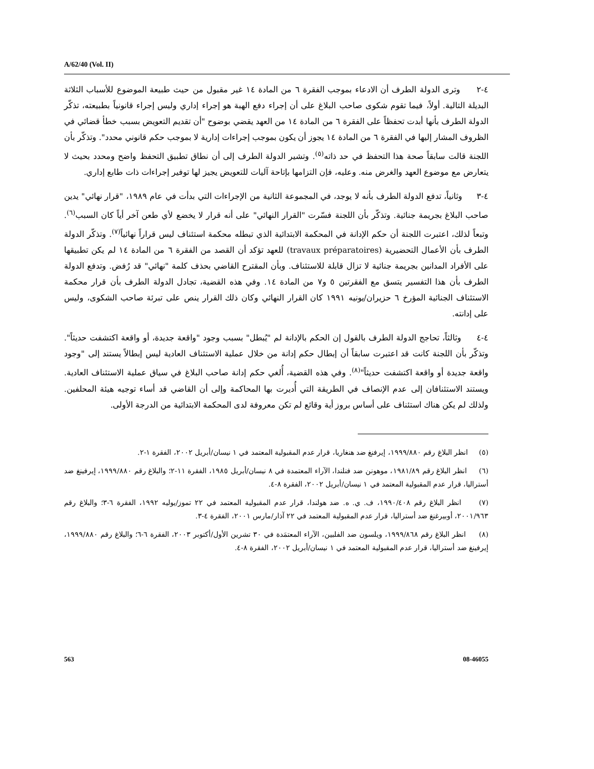A/62/40 (Vol. II)
٤-٢ وترى الدولة الطرف أن الادعاء بموجب الفقرة ٦ من المادة ١٤ غير مقبول من حيث طبيعة الموضوع للأسباب الثلاثة البديلة التالية. أولاً، فيما تقوم شكوى صاحب البلاغ على أن إجراء دفع الهبة هو إجراء إداري وليس إجراء قانونياً بطبيعته، تذكّر الدولة الطرف بأنها أبدت تحفظاً على الفقرة ٦ من المادة ١٤ من العهد يقضي بوضوح "أن تقديم التعويض بسبب خطأ قضائي في الظروف المشار إليها في الفقرة ٦ من المادة ١٤ يجوز أن يكون بموجب إجراءات إدارية لا بموجب حكم قانوني محدد". وتذكّر بأن اللجنة قالت سابقاً صحة هذا التحفظ في حد ذاته<sup>(٥)</sup>. وتشير الدولة الطرف إلى أن نطاق تطبيق التحفظ واضح ومحدد بحيث لا يتعارض مع موضوع العهد والغرض منه. وعليه، فإن التزامها بإتاحة آليات للتعويض يجيز لها توفير إجراءات ذات طابع إداري.
٤-٣ وثانياً، تدفع الدولة الطرف بأنه لا يوجد، في المجموعة الثانية من الإجراءات التي بدأت في عام ١٩٨٩، "قرار نهائي" يدين صاحب البلاغ بجريمة جنائية. وتذكّر بأن اللجنة فسّرت "القرار النهائي" على أنه قرار لا يخضع لأي طعن آخر أياً كان السبب<sup>(٦)</sup>. وتبعاً لذلك، اعتبرت اللجنة أن حكم الإدانة في المحكمة الابتدائية الذي تبطله محكمة استئناف ليس قراراً نهائياً<sup>(٧)</sup>. وتذكّر الدولة الطرف بأن الأعمال التحضيرية (travaux préparatoires) للعهد تؤكد أن القصد من الفقرة ٦ من المادة ١٤ لم يكن تطبيقها على الأفراد المدانين بجريمة جنائية لا تزال قابلة للاستئناف. وبأن المقترح القاضي بحذف كلمة "نهائي" قد رُفض. وتدفع الدولة الطرف بأن هذا التفسير يتسق مع الفقرتين ٥ و٧ من المادة ١٤. وفي هذه القضية، تجادل الدولة الطرف بأن قرار محكمة الاستئناف الجنائية المؤرخ ٦ حزيران/يونيه ١٩٩١ كان القرار النهائي وكان ذلك القرار ينص على تبرئة صاحب الشكوى، وليس على إدانته.
٤-٤ وثالثاً، تحاجج الدولة الطرف بالقول إن الحكم بالإدانة لم "يُبطل" بسبب وجود "واقعة جديدة، أو واقعة اكتشفت حديثاً". وتذكّر بأن اللجنة كانت قد اعتبرت سابقاً أن إبطال حكم إدانة من خلال عملية الاستئناف العادية ليس إبطالاً يستند إلى "وجود واقعة جديدة أو واقعة اكتشفت حديثاً"<sup>(٨)</sup>. وفي هذه القضية، أُلغي حكم إدانة صاحب البلاغ في سياق عملية الاستئناف العادية. ويستند الاستئنافان إلى عدم الإنصاف في الطريقة التي أُديرت بها المحاكمة وإلى أن القاضي قد أساء توجيه هيئة المحلفين. ولذلك لم يكن هناك استئناف على أساس بروز أية وقائع لم تكن معروفة لدى المحكمة الابتدائية من الدرجة الأولى.
(٥) انظر البلاغ رقم ١٩٩٩/٨٨٠، إيرفنغ ضد هنغاريا، قرار عدم المقبولية المعتمد في ١ نيسان/أبريل ٢٠٠٢، الفقرة ١-٢.
(٦) انظر البلاغ رقم ١٩٨١/٨٩، موهونن ضد فنلندا، الآراء المعتمدة في ٨ نيسان/أبريل ١٩٨٥، الفقرة ١١-٢؛ والبلاغ رقم ١٩٩٩/٨٨٠، إيرفينغ ضد أستراليا، قرار عدم المقبولية المعتمد في ١ نيسان/أبريل ٢٠٠٢، الفقرة ٨-٤.
(٧) انظر البلاغ رقم ١٩٩٠/٤٠٨، ف. ي. ه. ضد هولندا، قرار عدم المقبولية المعتمد في ٢٢ تموز/يوليه ١٩٩٢، الفقرة ٦-٣؛ والبلاغ رقم ٢٠٠١/٩٦٣، أوبيرغنغ ضد أستراليا، قرار عدم المقبولية المعتمد في ٢٢ آذار/مارس ٢٠٠١، الفقرة ٤-٣.
(٨) انظر البلاغ رقم ١٩٩٩/٨٦٨، ويلسون ضد الفلبين، الآراء المعتمَدة في ٣٠ تشرين الأول/أكتوبر ٢٠٠٣، الفقرة ٦-٦؛ والبلاغ رقم ١٩٩٩/٨٨٠، إيرفينغ ضد أستراليا، قرار عدم المقبولية المعتمد في ١ نيسان/أبريل ٢٠٠٢، الفقرة ٨-٤.
563 08-46055